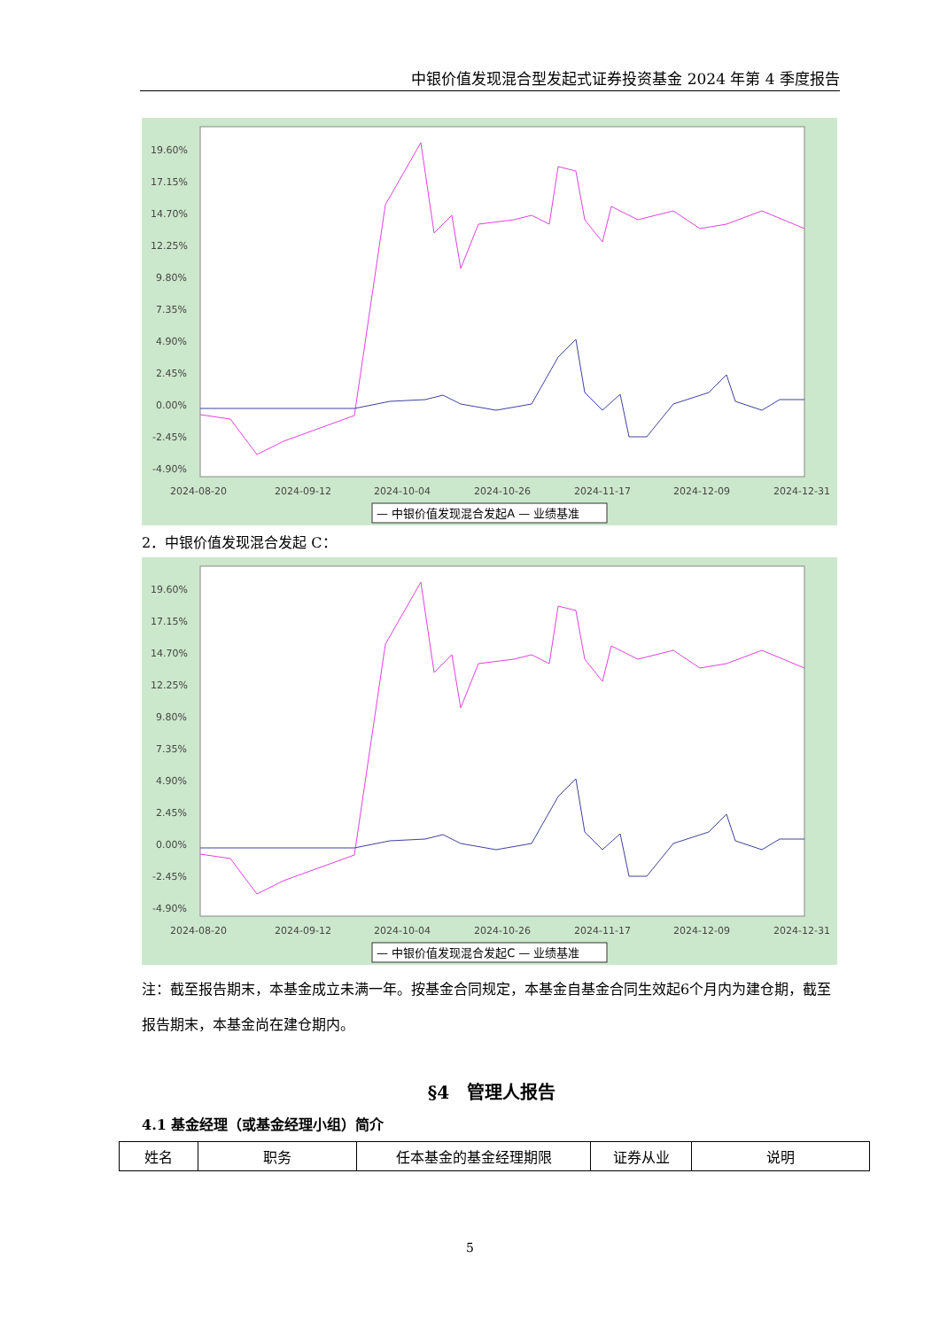中银价值发现混合型发起式证券投资基金 2024 年第 4 季度报告
19.60%
17.15%
14.70%
12.25%
9.80%
7.35%
4.90%
2.45%
0.00%
-2.45%
-4.90%
2024-08-20
2024-09-12
2024-10-04
2024-10-26
2024-11-17
2024-12-09
2024-12-31
— 中银价值发现混合发起A — 业绩基准
2．中银价值发现混合发起 C：
19.60%
17.15%
14.70%
12.25%
9.80%
7.35%
4.90%
2.45%
0.00%
-2.45%
-4.90%
2024-08-20
2024-09-12
2024-10-04
2024-10-26
2024-11-17
2024-12-09
2024-12-31
— 中银价值发现混合发起C — 业绩基准
注：截至报告期末，本基金成立未满一年。按基金合同规定，本基金自基金合同生效起6个月内为建仓期，截至报告期末，本基金尚在建仓期内。
§4　管理人报告
4.1 基金经理（或基金经理小组）简介
| 姓名 | 职务 | 任本基金的基金经理期限 | 证券从业 | 说明 |
5